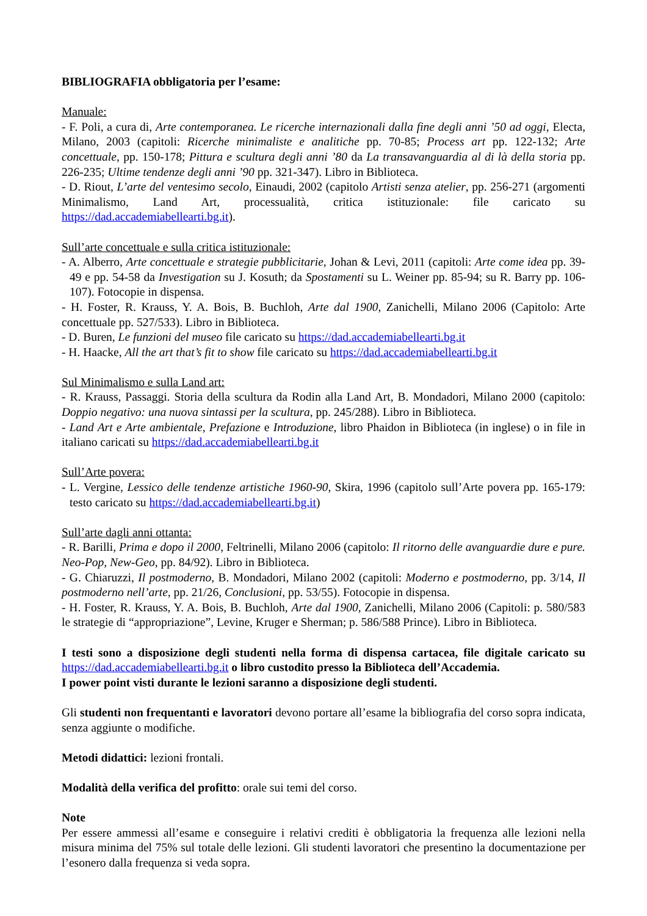BIBLIOGRAFIA obbligatoria per l’esame:
Manuale:
- F. Poli, a cura di, Arte contemporanea. Le ricerche internazionali dalla fine degli anni ’50 ad oggi, Electa, Milano, 2003 (capitoli: Ricerche minimaliste e analitiche pp. 70-85; Process art pp. 122-132; Arte concettuale, pp. 150-178; Pittura e scultura degli anni ’80 da La transavanguardia al di là della storia pp. 226-235; Ultime tendenze degli anni ’90 pp. 321-347). Libro in Biblioteca.
- D. Riout, L’arte del ventesimo secolo, Einaudi, 2002 (capitolo Artisti senza atelier, pp. 256-271 (argomenti Minimalismo, Land Art, processualità, critica istituzionale: file caricato su https://dad.accademiabellearti.bg.it).
Sull’arte concettuale e sulla critica istituzionale:
- A. Alberro, Arte concettuale e strategie pubblicitarie, Johan & Levi, 2011 (capitoli: Arte come idea pp. 39-49 e pp. 54-58 da Investigation su J. Kosuth; da Spostamenti su L. Weiner pp. 85-94; su R. Barry pp. 106-107). Fotocopie in dispensa.
- H. Foster, R. Krauss, Y. A. Bois, B. Buchloh, Arte dal 1900, Zanichelli, Milano 2006 (Capitolo: Arte concettuale pp. 527/533). Libro in Biblioteca.
- D. Buren, Le funzioni del museo file caricato su https://dad.accademiabellearti.bg.it
- H. Haacke, All the art that’s fit to show file caricato su https://dad.accademiabellearti.bg.it
Sul Minimalismo e sulla Land art:
- R. Krauss, Passaggi. Storia della scultura da Rodin alla Land Art, B. Mondadori, Milano 2000 (capitolo: Doppio negativo: una nuova sintassi per la scultura, pp. 245/288). Libro in Biblioteca.
- Land Art e Arte ambientale, Prefazione e Introduzione, libro Phaidon in Biblioteca (in inglese) o in file in italiano caricati su https://dad.accademiabellearti.bg.it
Sull’Arte povera:
- L. Vergine, Lessico delle tendenze artistiche 1960-90, Skira, 1996 (capitolo sull’Arte povera pp. 165-179: testo caricato su https://dad.accademiabellearti.bg.it)
Sull’arte dagli anni ottanta:
- R. Barilli, Prima e dopo il 2000, Feltrinelli, Milano 2006 (capitolo: Il ritorno delle avanguardie dure e pure. Neo-Pop, New-Geo, pp. 84/92). Libro in Biblioteca.
- G. Chiaruzzi, Il postmoderno, B. Mondadori, Milano 2002 (capitoli: Moderno e postmoderno, pp. 3/14, Il postmoderno nell’arte, pp. 21/26, Conclusioni, pp. 53/55). Fotocopie in dispensa.
- H. Foster, R. Krauss, Y. A. Bois, B. Buchloh, Arte dal 1900, Zanichelli, Milano 2006 (Capitoli: p. 580/583 le strategie di “appropriazione”, Levine, Kruger e Sherman; p. 586/588 Prince). Libro in Biblioteca.
I testi sono a disposizione degli studenti nella forma di dispensa cartacea, file digitale caricato su https://dad.accademiabellearti.bg.it o libro custodito presso la Biblioteca dell’Accademia.
I power point visti durante le lezioni saranno a disposizione degli studenti.
Gli studenti non frequentanti e lavoratori devono portare all’esame la bibliografia del corso sopra indicata, senza aggiunte o modifiche.
Metodi didattici: lezioni frontali.
Modalità della verifica del profitto: orale sui temi del corso.
Note
Per essere ammessi all’esame e conseguire i relativi crediti è obbligatoria la frequenza alle lezioni nella misura minima del 75% sul totale delle lezioni. Gli studenti lavoratori che presentino la documentazione per l’esonero dalla frequenza si veda sopra.